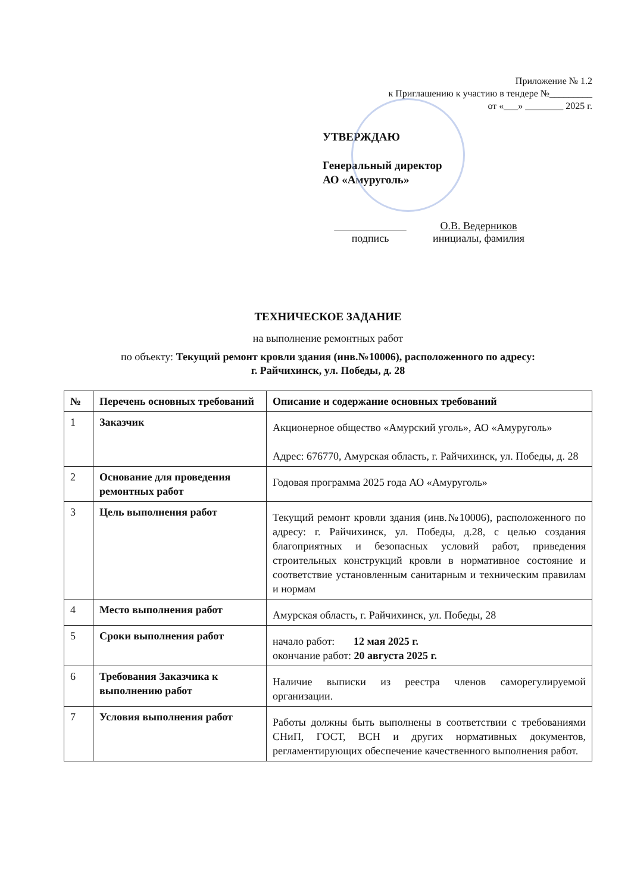Приложение № 1.2
к Приглашению к участию в тендере №_________
от «___» ________ 2025 г.
УТВЕРЖДАЮ
Генеральный директор
АО «Амуруголь»
подпись О.В. Ведерников
инициалы, фамилия
ТЕХНИЧЕСКОЕ ЗАДАНИЕ
на выполнение ремонтных работ
по объекту: Текущий ремонт кровли здания (инв.№10006), расположенного по адресу:
г. Райчихинск, ул. Победы, д. 28
| № | Перечень основных требований | Описание и содержание основных требований |
| --- | --- | --- |
| 1 | Заказчик | Акционерное общество «Амурский уголь», АО «Амуруголь» Адрес: 676770, Амурская область, г. Райчихинск, ул. Победы, д. 28 |
| 2 | Основание для проведения ремонтных работ | Годовая программа 2025 года АО «Амуруголь» |
| 3 | Цель выполнения работ | Текущий ремонт кровли здания (инв.№10006), расположенного по адресу: г. Райчихинск, ул. Победы, д.28, с целью создания благоприятных и безопасных условий работ, приведения строительных конструкций кровли в нормативное состояние и соответствие установленным санитарным и техническим правилам и нормам |
| 4 | Место выполнения работ | Амурская область, г. Райчихинск, ул. Победы, 28 |
| 5 | Сроки выполнения работ | начало работ: 12 мая 2025 г. окончание работ: 20 августа 2025 г. |
| 6 | Требования Заказчика к выполнению работ | Наличие выписки из реестра членов саморегулируемой организации. |
| 7 | Условия выполнения работ | Работы должны быть выполнены в соответствии с требованиями СНиП, ГОСТ, ВСН и других нормативных документов, регламентирующих обеспечение качественного выполнения работ. |